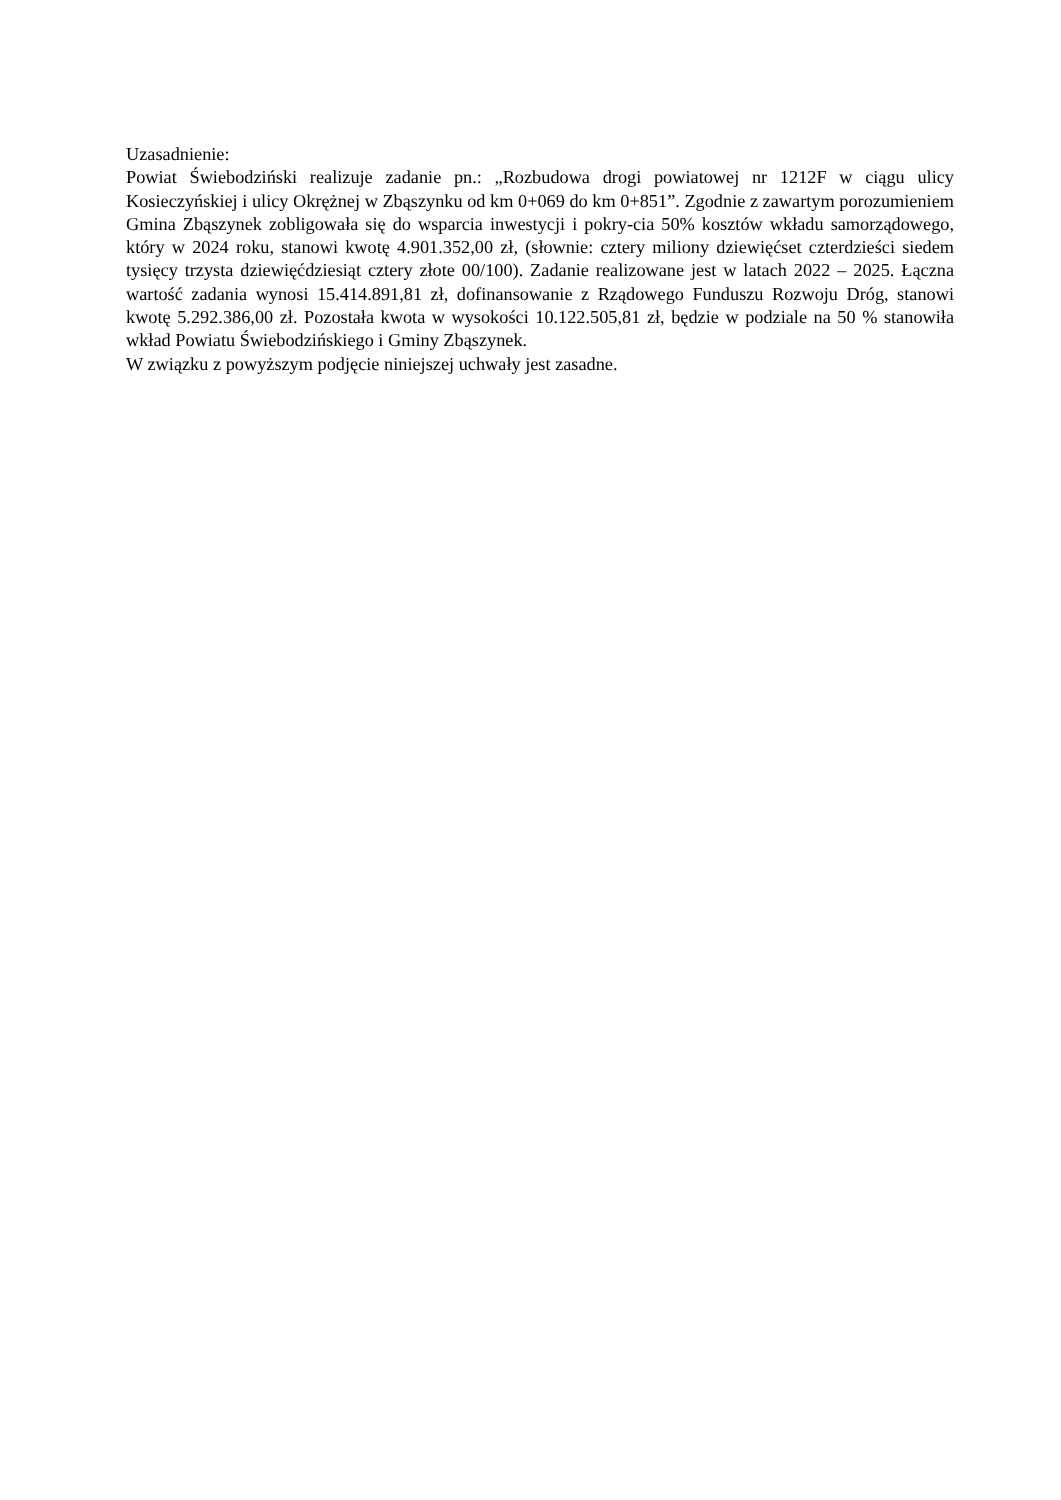Uzasadnienie:
Powiat Świebodziński realizuje zadanie pn.: „Rozbudowa drogi powiatowej nr 1212F w ciągu ulicy Kosieczyńskiej i ulicy Okrężnej w Zbąszynku od km 0+069 do km 0+851”. Zgodnie z zawartym porozumieniem Gmina Zbąszynek zobligowała się do wsparcia inwestycji i pokry-cia 50% kosztów wkładu samorządowego, który w 2024 roku, stanowi kwotę 4.901.352,00 zł, (słownie: cztery miliony dziewięćset czterdzieści siedem tysięcy trzysta dziewięćdziesiąt cztery złote 00/100). Zadanie realizowane jest w latach 2022 – 2025. Łączna wartość zadania wynosi 15.414.891,81 zł, dofinansowanie z Rządowego Funduszu Rozwoju Dróg, stanowi kwotę 5.292.386,00 zł. Pozostała kwota w wysokości 10.122.505,81 zł, będzie w podziale na 50 % stanowiła wkład Powiatu Świebodzińskiego i Gminy Zbąszynek.
W związku z powyższym podjęcie niniejszej uchwały jest zasadne.